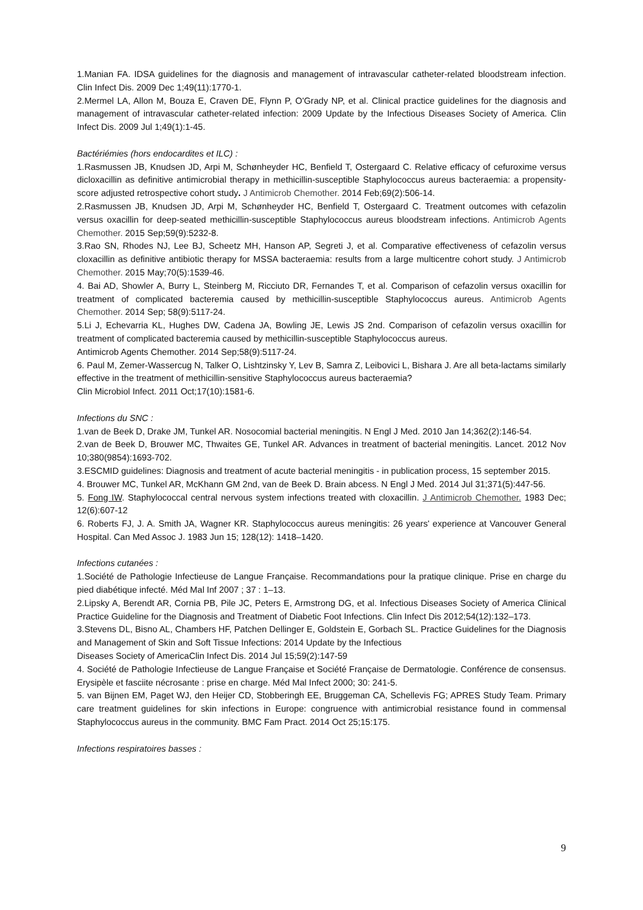1.Manian FA. IDSA guidelines for the diagnosis and management of intravascular catheter-related bloodstream infection. Clin Infect Dis. 2009 Dec 1;49(11):1770-1.
2.Mermel LA, Allon M, Bouza E, Craven DE, Flynn P, O'Grady NP, et al. Clinical practice guidelines for the diagnosis and management of intravascular catheter-related infection: 2009 Update by the Infectious Diseases Society of America. Clin Infect Dis. 2009 Jul 1;49(1):1-45.
Bactériémies (hors endocardites et ILC) :
1.Rasmussen JB, Knudsen JD, Arpi M, Schønheyder HC, Benfield T, Ostergaard C. Relative efficacy of cefuroxime versus dicloxacillin as definitive antimicrobial therapy in methicillin-susceptible Staphylococcus aureus bacteraemia: a propensity-score adjusted retrospective cohort study. J Antimicrob Chemother. 2014 Feb;69(2):506-14.
2.Rasmussen JB, Knudsen JD, Arpi M, Schønheyder HC, Benfield T, Ostergaard C. Treatment outcomes with cefazolin versus oxacillin for deep-seated methicillin-susceptible Staphylococcus aureus bloodstream infections. Antimicrob Agents Chemother. 2015 Sep;59(9):5232-8.
3.Rao SN, Rhodes NJ, Lee BJ, Scheetz MH, Hanson AP, Segreti J, et al. Comparative effectiveness of cefazolin versus cloxacillin as definitive antibiotic therapy for MSSA bacteraemia: results from a large multicentre cohort study. J Antimicrob Chemother. 2015 May;70(5):1539-46.
4. Bai AD, Showler A, Burry L, Steinberg M, Ricciuto DR, Fernandes T, et al. Comparison of cefazolin versus oxacillin for treatment of complicated bacteremia caused by methicillin-susceptible Staphylococcus aureus. Antimicrob Agents Chemother. 2014 Sep; 58(9):5117-24.
5.Li J, Echevarria KL, Hughes DW, Cadena JA, Bowling JE, Lewis JS 2nd. Comparison of cefazolin versus oxacillin for treatment of complicated bacteremia caused by methicillin-susceptible Staphylococcus aureus.
Antimicrob Agents Chemother. 2014 Sep;58(9):5117-24.
6. Paul M, Zemer-Wassercug N, Talker O, Lishtzinsky Y, Lev B, Samra Z, Leibovici L, Bishara J. Are all beta-lactams similarly effective in the treatment of methicillin-sensitive Staphylococcus aureus bacteraemia?
Clin Microbiol Infect. 2011 Oct;17(10):1581-6.
Infections du SNC :
1.van de Beek D, Drake JM, Tunkel AR. Nosocomial bacterial meningitis. N Engl J Med. 2010 Jan 14;362(2):146-54.
2.van de Beek D, Brouwer MC, Thwaites GE, Tunkel AR. Advances in treatment of bacterial meningitis. Lancet. 2012 Nov 10;380(9854):1693-702.
3.ESCMID guidelines: Diagnosis and treatment of acute bacterial meningitis - in publication process, 15 september 2015.
4. Brouwer MC, Tunkel AR, McKhann GM 2nd, van de Beek D. Brain abcess. N Engl J Med. 2014 Jul 31;371(5):447-56.
5. Fong IW. Staphylococcal central nervous system infections treated with cloxacillin. J Antimicrob Chemother. 1983 Dec; 12(6):607-12
6. Roberts FJ, J. A. Smith JA, Wagner KR. Staphylococcus aureus meningitis: 26 years' experience at Vancouver General Hospital. Can Med Assoc J. 1983 Jun 15; 128(12): 1418–1420.
Infections cutanées :
1.Société de Pathologie Infectieuse de Langue Française. Recommandations pour la pratique clinique. Prise en charge du pied diabétique infecté. Méd Mal Inf 2007 ; 37 : 1–13.
2.Lipsky A, Berendt AR, Cornia PB, Pile JC, Peters E, Armstrong DG, et al. Infectious Diseases Society of America Clinical Practice Guideline for the Diagnosis and Treatment of Diabetic Foot Infections. Clin Infect Dis 2012;54(12):132–173.
3.Stevens DL, Bisno AL, Chambers HF, Patchen Dellinger E, Goldstein E, Gorbach SL. Practice Guidelines for the Diagnosis and Management of Skin and Soft Tissue Infections: 2014 Update by the Infectious
Diseases Society of AmericaClin Infect Dis. 2014 Jul 15;59(2):147-59
4. Société de Pathologie Infectieuse de Langue Française et Société Française de Dermatologie. Conférence de consensus. Erysipèle et fasciite nécrosante : prise en charge. Méd Mal Infect 2000; 30: 241-5.
5. van Bijnen EM, Paget WJ, den Heijer CD, Stobberingh EE, Bruggeman CA, Schellevis FG; APRES Study Team. Primary care treatment guidelines for skin infections in Europe: congruence with antimicrobial resistance found in commensal Staphylococcus aureus in the community. BMC Fam Pract. 2014 Oct 25;15:175.
Infections respiratoires basses :
9